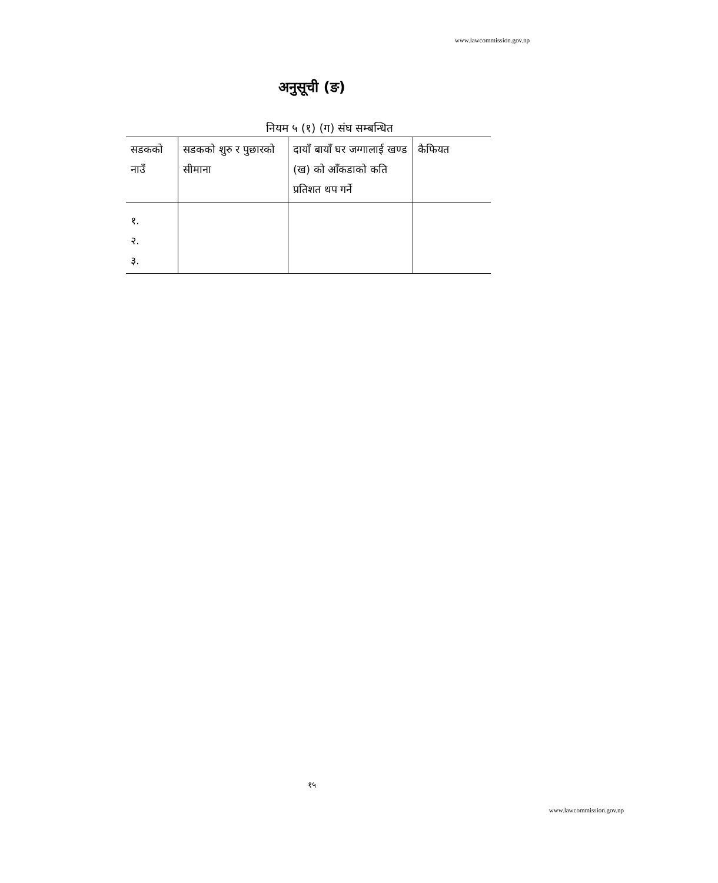www.lawcommission.gov.np
अनुसूची (ङ)
नियम ५ (१) (ग) संघ सम्बन्धित
| सडकको नाउँ | सडकको शुरु र पुछारको सीमाना | दायाँ बायाँ घर जग्गालाई खण्ड (ख) को आँकडाको कति प्रतिशत थप गर्ने | कैफियत |
| १. २. ३. | | | |
१५
www.lawcommission.gov.np